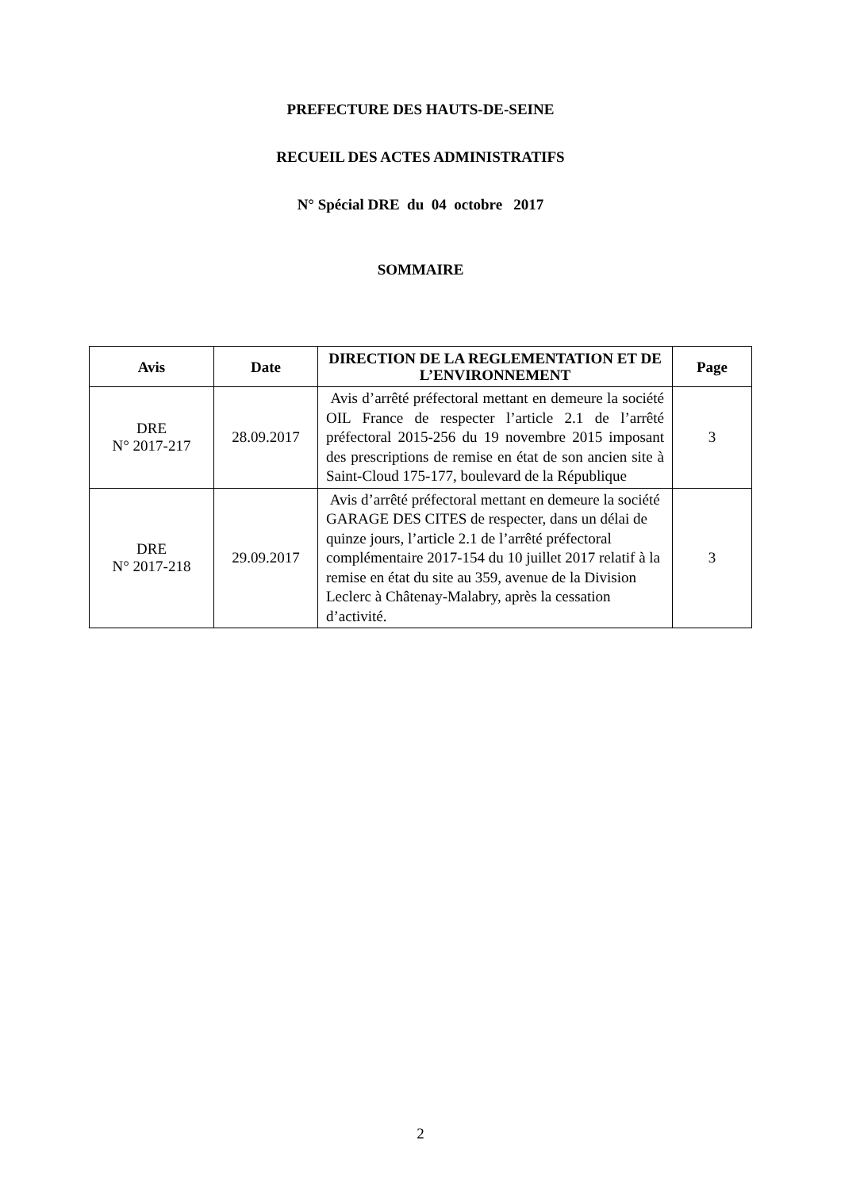PREFECTURE DES HAUTS-DE-SEINE
RECUEIL DES ACTES ADMINISTRATIFS
N° Spécial DRE du 04 octobre 2017
SOMMAIRE
| Avis | Date | DIRECTION DE LA REGLEMENTATION ET DE L’ENVIRONNEMENT | Page |
| --- | --- | --- | --- |
| DRE N° 2017-217 | 28.09.2017 | Avis d’arrêté préfectoral mettant en demeure la société OIL France de respecter l’article 2.1 de l’arrêté préfectoral 2015-256 du 19 novembre 2015 imposant des prescriptions de remise en état de son ancien site à Saint-Cloud 175-177, boulevard de la République | 3 |
| DRE N° 2017-218 | 29.09.2017 | Avis d’arrêté préfectoral mettant en demeure la société GARAGE DES CITES de respecter, dans un délai de quinze jours, l’article 2.1 de l’arrêté préfectoral complémentaire 2017-154 du 10 juillet 2017 relatif à la remise en état du site au 359, avenue de la Division Leclerc à Châtenay-Malabry, après la cessation d’activité. | 3 |
2